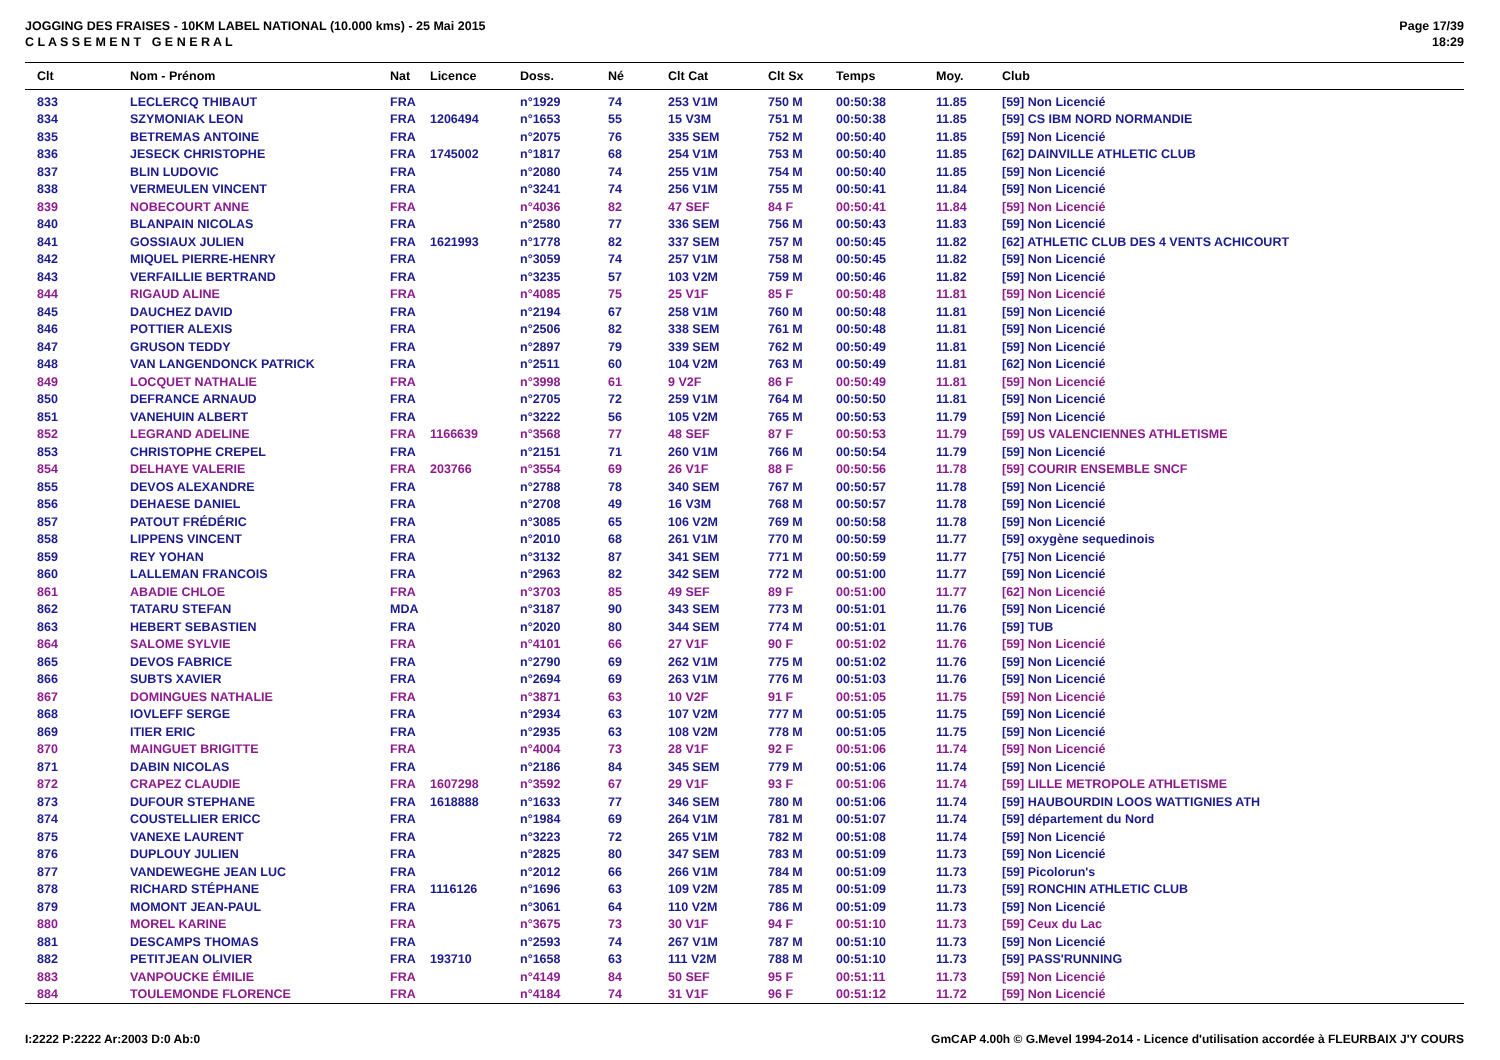JOGGING DES FRAISES - 10KM LABEL NATIONAL (10.000 kms) - 25 Mai 2015
C L A S S E M E N T G E N E R A L
Page 17/39
18:29
| Clt | Nom - Prénom | Nat | Licence | Doss. | Né | Clt Cat | Clt Sx | Temps | Moy. | Club |
| --- | --- | --- | --- | --- | --- | --- | --- | --- | --- | --- |
| 833 | LECLERCQ THIBAUT | FRA | | n°1929 | 74 | 253 V1M | 750 M | 00:50:38 | 11.85 | [59] Non Licencié |
| 834 | SZYMONIAK LEON | FRA | 1206494 | n°1653 | 55 | 15 V3M | 751 M | 00:50:38 | 11.85 | [59] CS IBM NORD NORMANDIE |
| 835 | BETREMAS ANTOINE | FRA | | n°2075 | 76 | 335 SEM | 752 M | 00:50:40 | 11.85 | [59] Non Licencié |
| 836 | JESECK CHRISTOPHE | FRA | 1745002 | n°1817 | 68 | 254 V1M | 753 M | 00:50:40 | 11.85 | [62] DAINVILLE ATHLETIC CLUB |
| 837 | BLIN LUDOVIC | FRA | | n°2080 | 74 | 255 V1M | 754 M | 00:50:40 | 11.85 | [59] Non Licencié |
| 838 | VERMEULEN VINCENT | FRA | | n°3241 | 74 | 256 V1M | 755 M | 00:50:41 | 11.84 | [59] Non Licencié |
| 839 | NOBECOURT ANNE | FRA | | n°4036 | 82 | 47 SEF | 84 F | 00:50:41 | 11.84 | [59] Non Licencié |
| 840 | BLANPAIN NICOLAS | FRA | | n°2580 | 77 | 336 SEM | 756 M | 00:50:43 | 11.83 | [59] Non Licencié |
| 841 | GOSSIAUX JULIEN | FRA | 1621993 | n°1778 | 82 | 337 SEM | 757 M | 00:50:45 | 11.82 | [62] ATHLETIC CLUB DES 4 VENTS ACHICOURT |
| 842 | MIQUEL PIERRE-HENRY | FRA | | n°3059 | 74 | 257 V1M | 758 M | 00:50:45 | 11.82 | [59] Non Licencié |
| 843 | VERFAILLIE BERTRAND | FRA | | n°3235 | 57 | 103 V2M | 759 M | 00:50:46 | 11.82 | [59] Non Licencié |
| 844 | RIGAUD ALINE | FRA | | n°4085 | 75 | 25 V1F | 85 F | 00:50:48 | 11.81 | [59] Non Licencié |
| 845 | DAUCHEZ DAVID | FRA | | n°2194 | 67 | 258 V1M | 760 M | 00:50:48 | 11.81 | [59] Non Licencié |
| 846 | POTTIER ALEXIS | FRA | | n°2506 | 82 | 338 SEM | 761 M | 00:50:48 | 11.81 | [59] Non Licencié |
| 847 | GRUSON TEDDY | FRA | | n°2897 | 79 | 339 SEM | 762 M | 00:50:49 | 11.81 | [59] Non Licencié |
| 848 | VAN LANGENDONCK PATRICK | FRA | | n°2511 | 60 | 104 V2M | 763 M | 00:50:49 | 11.81 | [62] Non Licencié |
| 849 | LOCQUET NATHALIE | FRA | | n°3998 | 61 | 9 V2F | 86 F | 00:50:49 | 11.81 | [59] Non Licencié |
| 850 | DEFRANCE ARNAUD | FRA | | n°2705 | 72 | 259 V1M | 764 M | 00:50:50 | 11.81 | [59] Non Licencié |
| 851 | VANEHUIN ALBERT | FRA | | n°3222 | 56 | 105 V2M | 765 M | 00:50:53 | 11.79 | [59] Non Licencié |
| 852 | LEGRAND ADELINE | FRA | 1166639 | n°3568 | 77 | 48 SEF | 87 F | 00:50:53 | 11.79 | [59] US VALENCIENNES ATHLETISME |
| 853 | CHRISTOPHE CREPEL | FRA | | n°2151 | 71 | 260 V1M | 766 M | 00:50:54 | 11.79 | [59] Non Licencié |
| 854 | DELHAYE VALERIE | FRA | 203766 | n°3554 | 69 | 26 V1F | 88 F | 00:50:56 | 11.78 | [59] COURIR ENSEMBLE SNCF |
| 855 | DEVOS ALEXANDRE | FRA | | n°2788 | 78 | 340 SEM | 767 M | 00:50:57 | 11.78 | [59] Non Licencié |
| 856 | DEHAESE DANIEL | FRA | | n°2708 | 49 | 16 V3M | 768 M | 00:50:57 | 11.78 | [59] Non Licencié |
| 857 | PATOUT FRÉDÉRIC | FRA | | n°3085 | 65 | 106 V2M | 769 M | 00:50:58 | 11.78 | [59] Non Licencié |
| 858 | LIPPENS VINCENT | FRA | | n°2010 | 68 | 261 V1M | 770 M | 00:50:59 | 11.77 | [59] oxygène sequedinois |
| 859 | REY YOHAN | FRA | | n°3132 | 87 | 341 SEM | 771 M | 00:50:59 | 11.77 | [75] Non Licencié |
| 860 | LALLEMAN FRANCOIS | FRA | | n°2963 | 82 | 342 SEM | 772 M | 00:51:00 | 11.77 | [59] Non Licencié |
| 861 | ABADIE CHLOE | FRA | | n°3703 | 85 | 49 SEF | 89 F | 00:51:00 | 11.77 | [62] Non Licencié |
| 862 | TATARU STEFAN | MDA | | n°3187 | 90 | 343 SEM | 773 M | 00:51:01 | 11.76 | [59] Non Licencié |
| 863 | HEBERT SEBASTIEN | FRA | | n°2020 | 80 | 344 SEM | 774 M | 00:51:01 | 11.76 | [59] TUB |
| 864 | SALOME SYLVIE | FRA | | n°4101 | 66 | 27 V1F | 90 F | 00:51:02 | 11.76 | [59] Non Licencié |
| 865 | DEVOS FABRICE | FRA | | n°2790 | 69 | 262 V1M | 775 M | 00:51:02 | 11.76 | [59] Non Licencié |
| 866 | SUBTS XAVIER | FRA | | n°2694 | 69 | 263 V1M | 776 M | 00:51:03 | 11.76 | [59] Non Licencié |
| 867 | DOMINGUES NATHALIE | FRA | | n°3871 | 63 | 10 V2F | 91 F | 00:51:05 | 11.75 | [59] Non Licencié |
| 868 | IOVLEFF SERGE | FRA | | n°2934 | 63 | 107 V2M | 777 M | 00:51:05 | 11.75 | [59] Non Licencié |
| 869 | ITIER ERIC | FRA | | n°2935 | 63 | 108 V2M | 778 M | 00:51:05 | 11.75 | [59] Non Licencié |
| 870 | MAINGUET BRIGITTE | FRA | | n°4004 | 73 | 28 V1F | 92 F | 00:51:06 | 11.74 | [59] Non Licencié |
| 871 | DABIN NICOLAS | FRA | | n°2186 | 84 | 345 SEM | 779 M | 00:51:06 | 11.74 | [59] Non Licencié |
| 872 | CRAPEZ CLAUDIE | FRA | 1607298 | n°3592 | 67 | 29 V1F | 93 F | 00:51:06 | 11.74 | [59] LILLE METROPOLE ATHLETISME |
| 873 | DUFOUR STEPHANE | FRA | 1618888 | n°1633 | 77 | 346 SEM | 780 M | 00:51:06 | 11.74 | [59] HAUBOURDIN LOOS WATTIGNIES ATH |
| 874 | COUSTELLIER ERICC | FRA | | n°1984 | 69 | 264 V1M | 781 M | 00:51:07 | 11.74 | [59] département du Nord |
| 875 | VANEXE LAURENT | FRA | | n°3223 | 72 | 265 V1M | 782 M | 00:51:08 | 11.74 | [59] Non Licencié |
| 876 | DUPLOUY JULIEN | FRA | | n°2825 | 80 | 347 SEM | 783 M | 00:51:09 | 11.73 | [59] Non Licencié |
| 877 | VANDEWEGHE JEAN LUC | FRA | | n°2012 | 66 | 266 V1M | 784 M | 00:51:09 | 11.73 | [59] Picolorun's |
| 878 | RICHARD STÉPHANE | FRA | 1116126 | n°1696 | 63 | 109 V2M | 785 M | 00:51:09 | 11.73 | [59] RONCHIN ATHLETIC CLUB |
| 879 | MOMONT JEAN-PAUL | FRA | | n°3061 | 64 | 110 V2M | 786 M | 00:51:09 | 11.73 | [59] Non Licencié |
| 880 | MOREL KARINE | FRA | | n°3675 | 73 | 30 V1F | 94 F | 00:51:10 | 11.73 | [59] Ceux du Lac |
| 881 | DESCAMPS THOMAS | FRA | | n°2593 | 74 | 267 V1M | 787 M | 00:51:10 | 11.73 | [59] Non Licencié |
| 882 | PETITJEAN OLIVIER | FRA | 193710 | n°1658 | 63 | 111 V2M | 788 M | 00:51:10 | 11.73 | [59] PASS'RUNNING |
| 883 | VANPOUCKE ÉMILIE | FRA | | n°4149 | 84 | 50 SEF | 95 F | 00:51:11 | 11.73 | [59] Non Licencié |
| 884 | TOULEMONDE FLORENCE | FRA | | n°4184 | 74 | 31 V1F | 96 F | 00:51:12 | 11.72 | [59] Non Licencié |
I:2222 P:2222 Ar:2003 D:0 Ab:0 GmCAP 4.00h © G.Mevel 1994-2o14 - Licence d'utilisation accordée à FLEURBAIX J'Y COURS